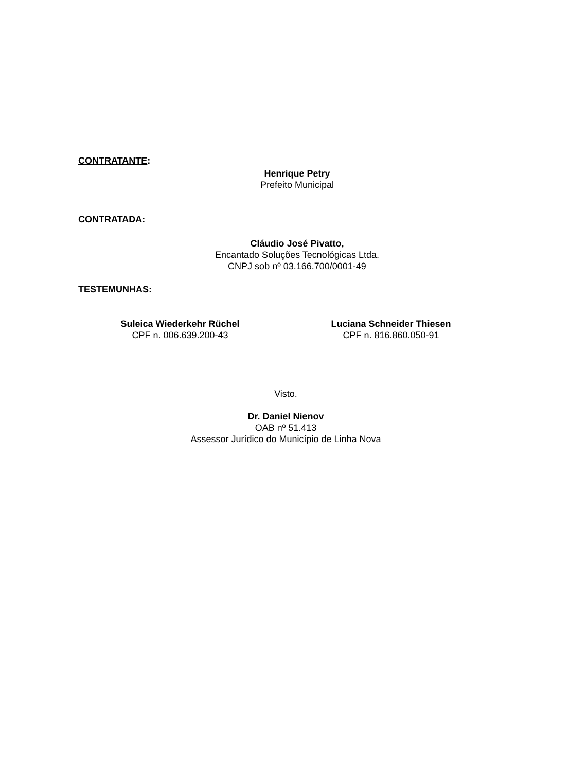CONTRATANTE:
Henrique Petry
Prefeito Municipal
CONTRATADA:
Cláudio José Pivatto,
Encantado Soluções Tecnológicas Ltda.
CNPJ sob nº 03.166.700/0001-49
TESTEMUNHAS:
Suleica Wiederkehr Rüchel
CPF n. 006.639.200-43
Luciana Schneider Thiesen
CPF n. 816.860.050-91
Visto.
Dr. Daniel Nienov
OAB nº 51.413
Assessor Jurídico do Município de Linha Nova